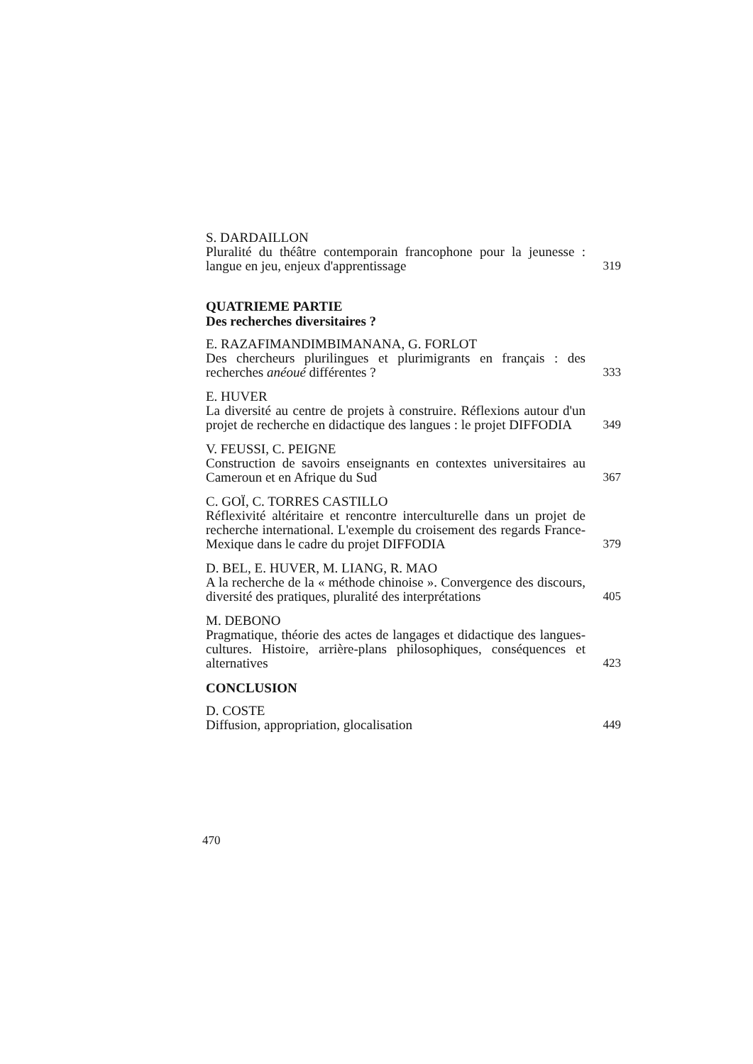S. DARDAILLON
Pluralité du théâtre contemporain francophone pour la jeunesse : langue en jeu, enjeux d'apprentissage
319
QUATRIEME PARTIE
Des recherches diversitaires ?
E. RAZAFIMANDIMBIMANANA, G. FORLOT
Des chercheurs plurilingues et plurimigrants en français : des recherches anéoué différentes ?
333
E. HUVER
La diversité au centre de projets à construire. Réflexions autour d'un projet de recherche en didactique des langues : le projet DIFFODIA
349
V. FEUSSI, C. PEIGNE
Construction de savoirs enseignants en contextes universitaires au Cameroun et en Afrique du Sud
367
C. GOÏ, C. TORRES CASTILLO
Réflexivité altéritaire et rencontre interculturelle dans un projet de recherche international. L'exemple du croisement des regards France-Mexique dans le cadre du projet DIFFODIA
379
D. BEL, E. HUVER, M. LIANG, R. MAO
A la recherche de la « méthode chinoise ». Convergence des discours, diversité des pratiques, pluralité des interprétations
405
M. DEBONO
Pragmatique, théorie des actes de langages et didactique des langues-cultures. Histoire, arrière-plans philosophiques, conséquences et alternatives
423
CONCLUSION
D. COSTE
Diffusion, appropriation, glocalisation
449
470